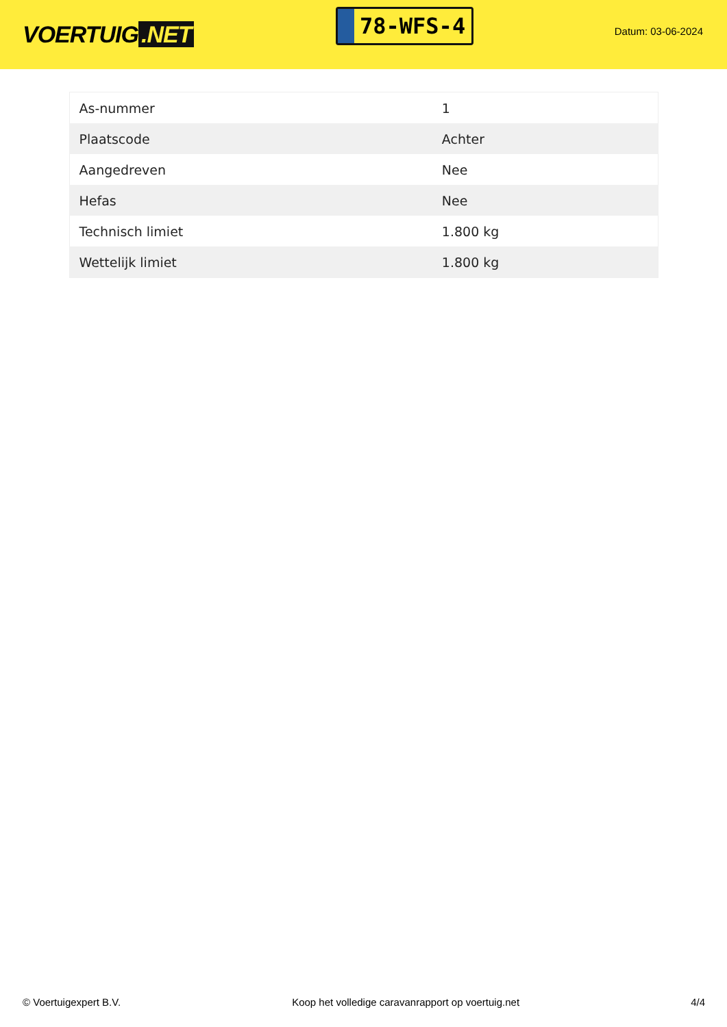VOERTUIG.NET
78-WFS-4
Datum: 03-06-2024
| As-nummer | 1 |
| Plaatscode | Achter |
| Aangedreven | Nee |
| Hefas | Nee |
| Technisch limiet | 1.800 kg |
| Wettelijk limiet | 1.800 kg |
© Voertuigexpert B.V. Koop het volledige caravanrapport op voertuig.net 4/4